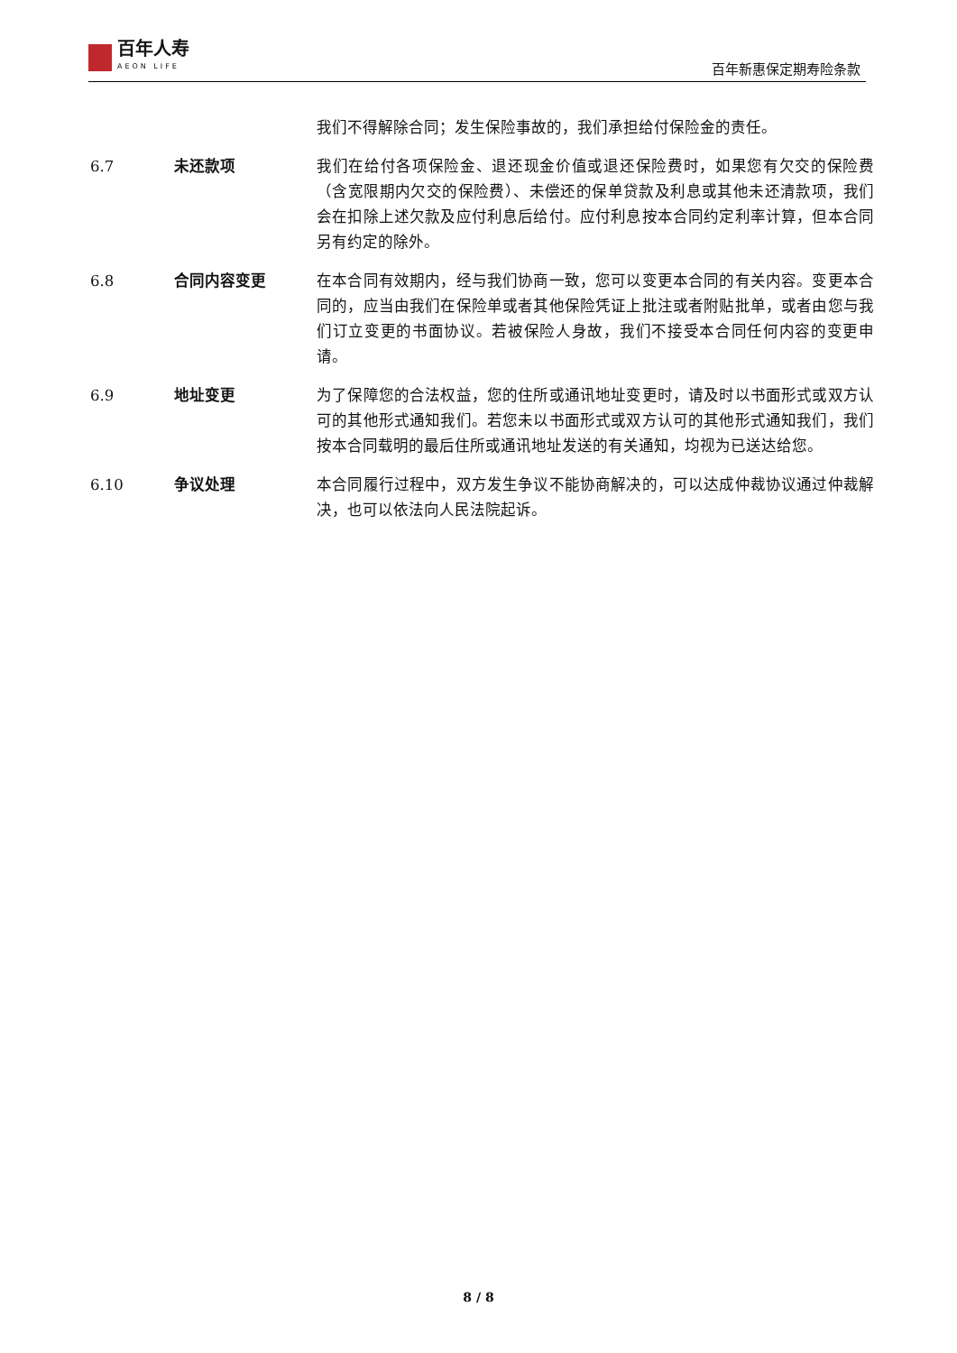百年人寿
AEON LIFE
百年新惠保定期寿险条款
我们不得解除合同；发生保险事故的，我们承担给付保险金的责任。
6.7 未还款项 我们在给付各项保险金、退还现金价值或退还保险费时，如果您有欠交的保险费（含宽限期内欠交的保险费）、未偿还的保单贷款及利息或其他未还清款项，我们会在扣除上述欠款及应付利息后给付。应付利息按本合同约定利率计算，但本合同另有约定的除外。
6.8 合同内容变更 在本合同有效期内，经与我们协商一致，您可以变更本合同的有关内容。变更本合同的，应当由我们在保险单或者其他保险凭证上批注或者附贴批单，或者由您与我们订立变更的书面协议。若被保险人身故，我们不接受本合同任何内容的变更申请。
6.9 地址变更 为了保障您的合法权益，您的住所或通讯地址变更时，请及时以书面形式或双方认可的其他形式通知我们。若您未以书面形式或双方认可的其他形式通知我们，我们按本合同载明的最后住所或通讯地址发送的有关通知，均视为已送达给您。
6.10 争议处理 本合同履行过程中，双方发生争议不能协商解决的，可以达成仲裁协议通过仲裁解决，也可以依法向人民法院起诉。
8 / 8